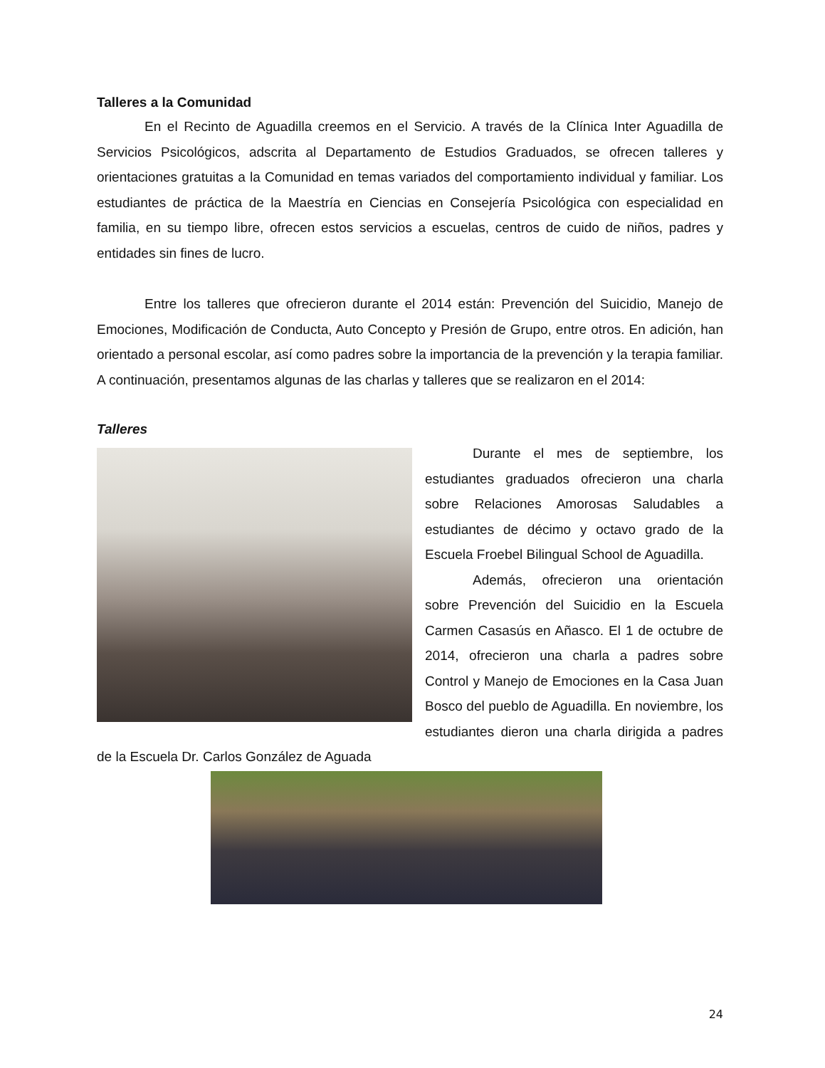Talleres a la Comunidad
En el Recinto de Aguadilla creemos en el Servicio. A través de la Clínica Inter Aguadilla de Servicios Psicológicos, adscrita al Departamento de Estudios Graduados, se ofrecen talleres y orientaciones gratuitas a la Comunidad en temas variados del comportamiento individual y familiar. Los estudiantes de práctica de la Maestría en Ciencias en Consejería Psicológica con especialidad en familia, en su tiempo libre, ofrecen estos servicios a escuelas, centros de cuido de niños, padres y entidades sin fines de lucro.
Entre los talleres que ofrecieron durante el 2014 están: Prevención del Suicidio, Manejo de Emociones, Modificación de Conducta, Auto Concepto y Presión de Grupo, entre otros. En adición, han orientado a personal escolar, así como padres sobre la importancia de la prevención y la terapia familiar. A continuación, presentamos algunas de las charlas y talleres que se realizaron en el 2014:
Talleres
Durante el mes de septiembre, los estudiantes graduados ofrecieron una charla sobre Relaciones Amorosas Saludables a estudiantes de décimo y octavo grado de la Escuela Froebel Bilingual School de Aguadilla.
Además, ofrecieron una orientación sobre Prevención del Suicidio en la Escuela Carmen Casasús en Añasco. El 1 de octubre de 2014, ofrecieron una charla a padres sobre Control y Manejo de Emociones en la Casa Juan Bosco del pueblo de Aguadilla. En noviembre, los estudiantes dieron una charla dirigida a padres de la Escuela Dr. Carlos González de Aguada
24